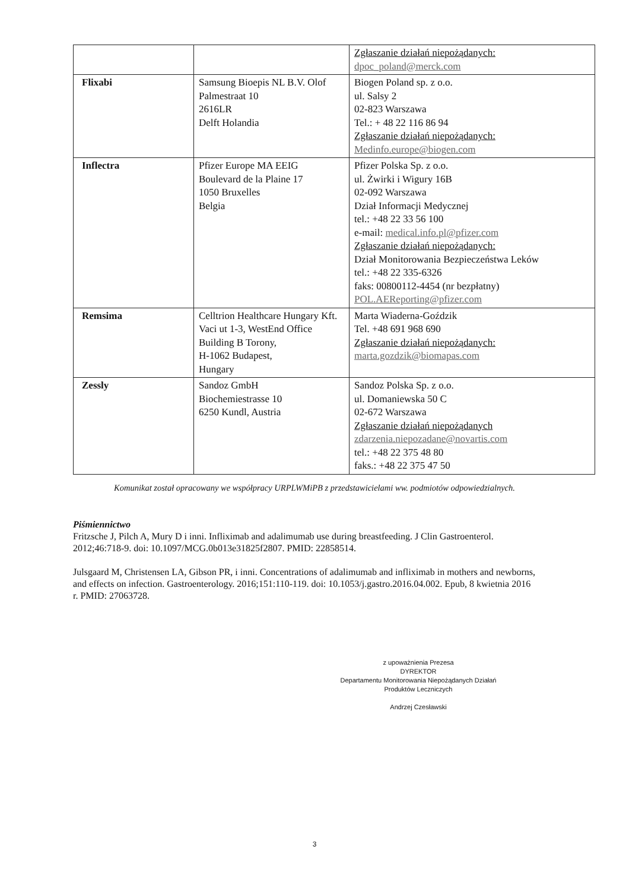| | | Zgłaszanie działań niepożądanych: dpoc_poland@merck.com |
| Flixabi | Samsung Bioepis NL B.V. Olof Palmestraat 10 2616LR Delft Holandia | Biogen Poland sp. z o.o. ul. Salsy 2 02-823 Warszawa Tel.: + 48 22 116 86 94 Zgłaszanie działań niepożądanych: Medinfo.europe@biogen.com |
| Inflectra | Pfizer Europe MA EEIG Boulevard de la Plaine 17 1050 Bruxelles Belgia | Pfizer Polska Sp. z o.o. ul. Żwirki i Wigury 16B 02-092 Warszawa Dział Informacji Medycznej tel.: +48 22 33 56 100 e-mail: medical.info.pl@pfizer.com Zgłaszanie działań niepożądanych: Dział Monitorowania Bezpieczeństwa Leków tel.: +48 22 335-6326 faks: 00800112-4454 (nr bezpłatny) POL.AEReporting@pfizer.com |
| Remsima | Celltrion Healthcare Hungary Kft. Vaci ut 1-3, WestEnd Office Building B Torony, H-1062 Budapest, Hungary | Marta Wiaderna-Goździk Tel. +48 691 968 690 Zgłaszanie działań niepożądanych: marta.gozdzik@biomapas.com |
| Zessly | Sandoz GmbH Biochemiestrasse 10 6250 Kundl, Austria | Sandoz Polska Sp. z o.o. ul. Domaniewska 50 C 02-672 Warszawa Zgłaszanie działań niepożądanych zdarzenia.niepozadane@novartis.com tel.: +48 22 375 48 80 faks.: +48 22 375 47 50 |
Komunikat został opracowany we współpracy URPLWMiPB z przedstawicielami ww. podmiotów odpowiedzialnych.
Piśmiennictwo
Fritzsche J, Pilch A, Mury D i inni. Infliximab and adalimumab use during breastfeeding. J Clin Gastroenterol. 2012;46:718-9. doi: 10.1097/MCG.0b013e31825f2807. PMID: 22858514.
Julsgaard M, Christensen LA, Gibson PR, i inni. Concentrations of adalimumab and infliximab in mothers and newborns, and effects on infection. Gastroenterology. 2016;151:110-119. doi: 10.1053/j.gastro.2016.04.002. Epub, 8 kwietnia 2016 r. PMID: 27063728.
z upoważnienia Prezesa
DYREKTOR
Departamentu Monitorowania Niepożądanych Działań
Produktów Leczniczych
Andrzej Czesławski
3